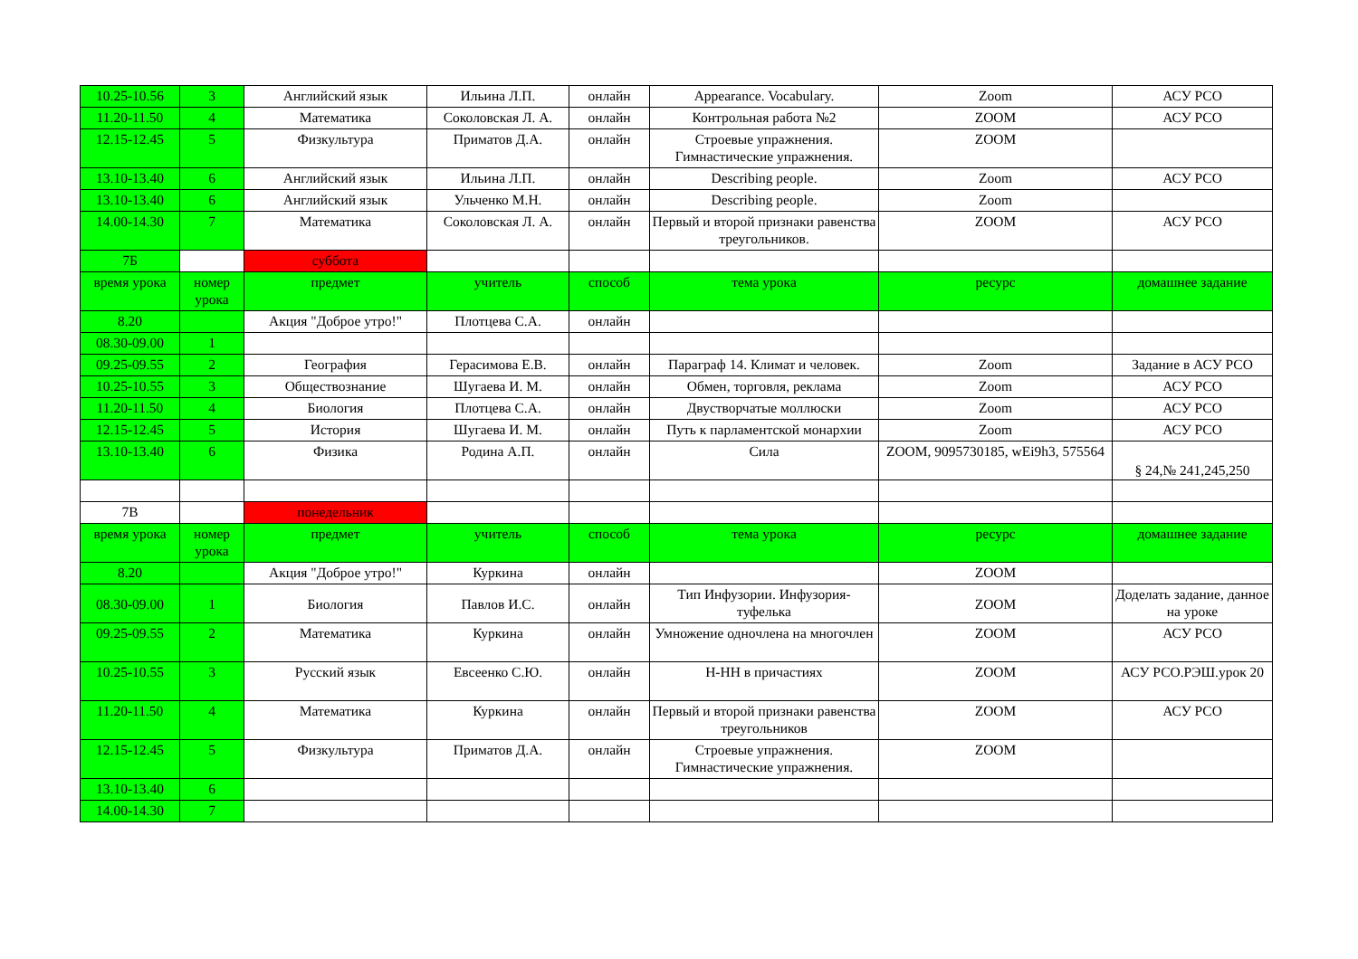| 10.25-10.56 | 3 | Английский язык | Ильина Л.П. | онлайн | Appearance. Vocabulary. | Zoom | АСУ РСО |
| 11.20-11.50 | 4 | Математика | Соколовская Л. А. | онлайн | Контрольная работа №2 | ZOOM | АСУ РСО |
| 12.15-12.45 | 5 | Физкультура | Приматов Д.А. | онлайн | Строевые упражнения. Гимнастические упражнения. | ZOOM | |
| 13.10-13.40 | 6 | Английский язык | Ильина Л.П. | онлайн | Describing people. | Zoom | АСУ РСО |
| 13.10-13.40 | 6 | Английский язык | Ульченко М.Н. | онлайн | Describing people. | Zoom | |
| 14.00-14.30 | 7 | Математика | Соколовская Л. А. | онлайн | Первый и второй признаки равенства треугольников. | ZOOM | АСУ РСО |
| 7Б | | суббота | | | | | |
| время урока | номер урока | предмет | учитель | способ | тема урока | ресурс | домашнее задание |
| 8.20 | | Акция "Доброе утро!" | Плотцева С.А. | онлайн | | | |
| 08.30-09.00 | 1 | | | | | | |
| 09.25-09.55 | 2 | География | Герасимова Е.В. | онлайн | Параграф 14. Климат и человек. | Zoom | Задание в АСУ РСО |
| 10.25-10.55 | 3 | Обществознание | Шугаева И. М. | онлайн | Обмен, торговля, реклама | Zoom | АСУ РСО |
| 11.20-11.50 | 4 | Биология | Плотцева С.А. | онлайн | Двустворчатые моллюски | Zoom | АСУ РСО |
| 12.15-12.45 | 5 | История | Шугаева И. М. | онлайн | Путь к парламентской монархии | Zoom | АСУ РСО |
| 13.10-13.40 | 6 | Физика | Родина А.П. | онлайн | Сила | ZOOM, 9095730185, wEi9h3, 575564 | § 24,№ 241,245,250 |
| 7В | | понедельник | | | | | |
| время урока | номер урока | предмет | учитель | способ | тема урока | ресурс | домашнее задание |
| 8.20 | | Акция "Доброе утро!" | Куркина | онлайн | | ZOOM | |
| 08.30-09.00 | 1 | Биология | Павлов И.С. | онлайн | Тип Инфузории. Инфузория-туфелька | ZOOM | Доделать задание, данное на уроке |
| 09.25-09.55 | 2 | Математика | Куркина | онлайн | Умножение одночлена на многочлен | ZOOM | АСУ РСО |
| 10.25-10.55 | 3 | Русский язык | Евсеенко С.Ю. | онлайн | Н-НН в причастиях | ZOOM | АСУ РСО.РЭШ.урок 20 |
| 11.20-11.50 | 4 | Математика | Куркина | онлайн | Первый и второй признаки равенства треугольников | ZOOM | АСУ РСО |
| 12.15-12.45 | 5 | Физкультура | Приматов Д.А. | онлайн | Строевые упражнения. Гимнастические упражнения. | ZOOM | |
| 13.10-13.40 | 6 | | | | | | |
| 14.00-14.30 | 7 | | | | | | |